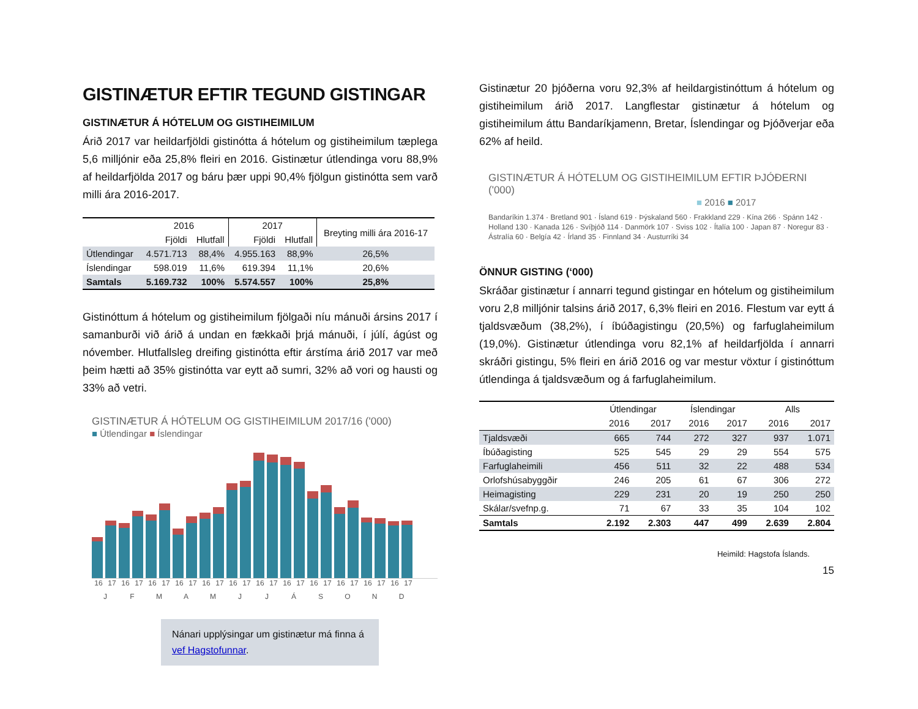GISTINÆTUR EFTIR TEGUND GISTINGAR
GISTINÆTUR Á HÓTELUM OG GISTIHEIMILUM
Árið 2017 var heildarfjöldi gistinótta á hótelum og gistiheimilum tæplega 5,6 milljónir eða 25,8% fleiri en 2016. Gistinætur útlendinga voru 88,9% af heildarfjölda 2017 og báru þær uppi 90,4% fjölgun gistinótta sem varð milli ára 2016-2017.
| | 2016 | | 2017 | | Breyting milli ára 2016-17 |
| --- | --- | --- | --- | --- | --- |
| | Fjöldi | Hlutfall | Fjöldi | Hlutfall | |
| Útlendingar | 4.571.713 | 88,4% | 4.955.163 | 88,9% | 26,5% |
| Íslendingar | 598.019 | 11,6% | 619.394 | 11,1% | 20,6% |
| Samtals | 5.169.732 | 100% | 5.574.557 | 100% | 25,8% |
Gistinóttum á hótelum og gistiheimilum fjölgaði níu mánuði ársins 2017 í samanburði við árið á undan en fækkaði þrjá mánuði, í júlí, ágúst og nóvember. Hlutfallsleg dreifing gistinótta eftir árstíma árið 2017 var með þeim hætti að 35% gistinótta var eytt að sumri, 32% að vori og hausti og 33% að vetri.
GISTINÆTUR Á HÓTELUM OG GISTIHEIMILUM 2017/16 ('000)
■ Útlendingar ■ Íslendingar
16 17 16 17 16 17 16 17 16 17 16 17 16 17 16 17 16 17 16 17 16 17 16 17
J F M A M J J Á S O N D
Nánari upplýsingar um gistinætur má finna á vef Hagstofunnar.
Gistinætur 20 þjóðerna voru 92,3% af heildargistinóttum á hótelum og gistiheimilum árið 2017. Langflestar gistinætur á hótelum og gistiheimilum áttu Bandaríkjamenn, Bretar, Íslendingar og Þjóðverjar eða 62% af heild.
GISTINÆTUR Á HÓTELUM OG GISTIHEIMILUM EFTIR ÞJÓÐERNI ('000)
■ 2016 ■ 2017
Bandaríkin 1.374 · Bretland 901 · Ísland 619 · Þýskaland 560 · Frakkland 229 · Kína 266 · Spánn 142 · Holland 130 · Kanada 126 · Svíþjóð 114 · Danmörk 107 · Sviss 102 · Ítalía 100 · Japan 87 · Noregur 83 · Ástralía 60 · Belgía 42 · Írland 35 · Finnland 34 · Austurríki 34
ÖNNUR GISTING (‘000)
Skráðar gistinætur í annarri tegund gistingar en hótelum og gistiheimilum voru 2,8 milljónir talsins árið 2017, 6,3% fleiri en 2016. Flestum var eytt á tjaldsvæðum (38,2%), í íbúðagistingu (20,5%) og farfuglaheimilum (19,0%). Gistinætur útlendinga voru 82,1% af heildarfjölda í annarri skráðri gistingu, 5% fleiri en árið 2016 og var mestur vöxtur í gistinóttum útlendinga á tjaldsvæðum og á farfuglaheimilum.
| | Útlendingar | | Íslendingar | | Alls | |
| --- | --- | --- | --- | --- | --- | --- |
| | 2016 | 2017 | 2016 | 2017 | 2016 | 2017 |
| Tjaldsvæði | 665 | 744 | 272 | 327 | 937 | 1.071 |
| Íbúðagisting | 525 | 545 | 29 | 29 | 554 | 575 |
| Farfuglaheimili | 456 | 511 | 32 | 22 | 488 | 534 |
| Orlofshúsabyggðir | 246 | 205 | 61 | 67 | 306 | 272 |
| Heimagisting | 229 | 231 | 20 | 19 | 250 | 250 |
| Skálar/svefnp.g. | 71 | 67 | 33 | 35 | 104 | 102 |
| Samtals | 2.192 | 2.303 | 447 | 499 | 2.639 | 2.804 |
Heimild: Hagstofa Íslands.
15